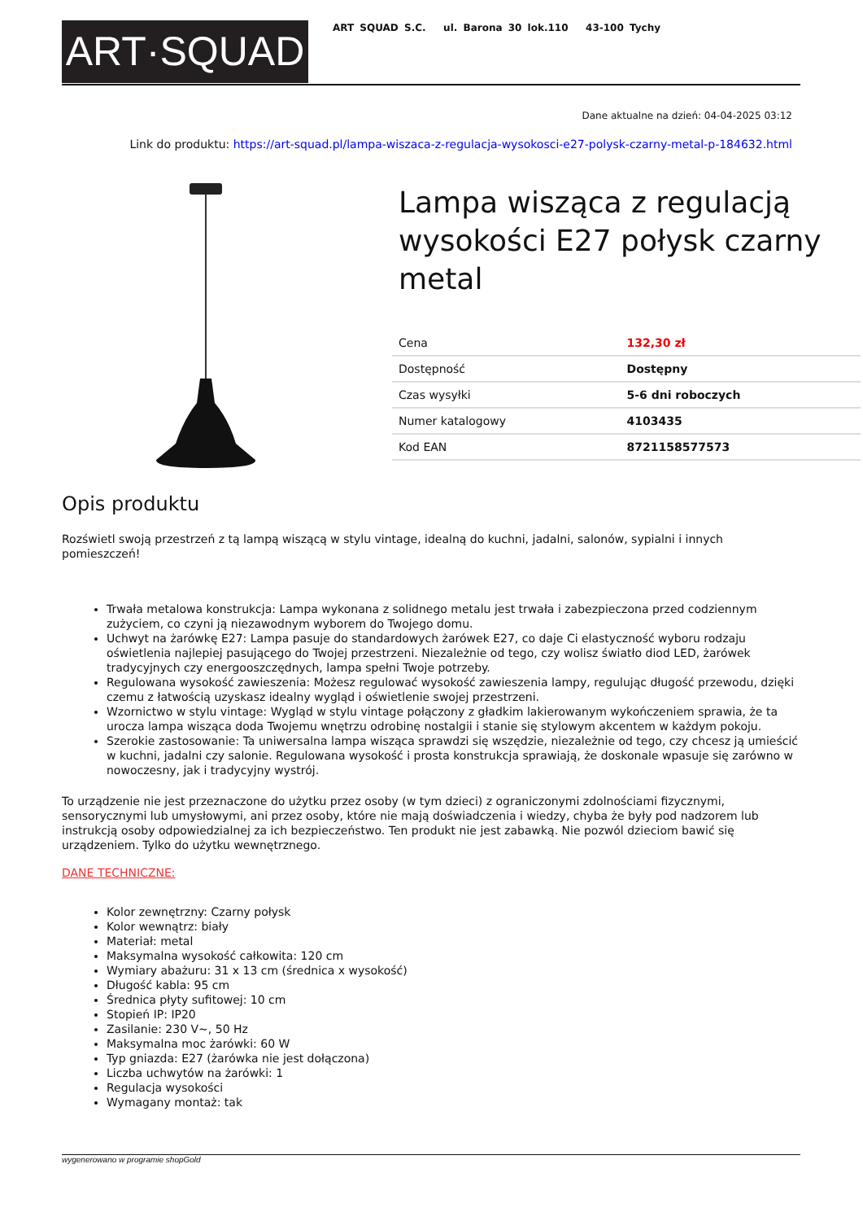ART·SQUAD
ART SQUAD S.C. ul. Barona 30 lok.110 43-100 Tychy
Dane aktualne na dzień: 04-04-2025 03:12
Link do produktu: https://art-squad.pl/lampa-wiszaca-z-regulacja-wysokosci-e27-polysk-czarny-metal-p-184632.html
Lampa wisząca z regulacją wysokości E27 połysk czarny metal
| Cena | 132,30 zł |
| Dostępność | Dostępny |
| Czas wysyłki | 5-6 dni roboczych |
| Numer katalogowy | 4103435 |
| Kod EAN | 8721158577573 |
Opis produktu
Rozświetl swoją przestrzeń z tą lampą wiszącą w stylu vintage, idealną do kuchni, jadalni, salonów, sypialni i innych pomieszczeń!
Trwała metalowa konstrukcja: Lampa wykonana z solidnego metalu jest trwała i zabezpieczona przed codziennym zużyciem, co czyni ją niezawodnym wyborem do Twojego domu.
Uchwyt na żarówkę E27: Lampa pasuje do standardowych żarówek E27, co daje Ci elastyczność wyboru rodzaju oświetlenia najlepiej pasującego do Twojej przestrzeni. Niezależnie od tego, czy wolisz światło diod LED, żarówek tradycyjnych czy energooszczędnych, lampa spełni Twoje potrzeby.
Regulowana wysokość zawieszenia: Możesz regulować wysokość zawieszenia lampy, regulując długość przewodu, dzięki czemu z łatwością uzyskasz idealny wygląd i oświetlenie swojej przestrzeni.
Wzornictwo w stylu vintage: Wygląd w stylu vintage połączony z gładkim lakierowanym wykończeniem sprawia, że ta urocza lampa wisząca doda Twojemu wnętrzu odrobinę nostalgii i stanie się stylowym akcentem w każdym pokoju.
Szerokie zastosowanie: Ta uniwersalna lampa wisząca sprawdzi się wszędzie, niezależnie od tego, czy chcesz ją umieścić w kuchni, jadalni czy salonie. Regulowana wysokość i prosta konstrukcja sprawiają, że doskonale wpasuje się zarówno w nowoczesny, jak i tradycyjny wystrój.
To urządzenie nie jest przeznaczone do użytku przez osoby (w tym dzieci) z ograniczonymi zdolnościami fizycznymi, sensorycznymi lub umysłowymi, ani przez osoby, które nie mają doświadczenia i wiedzy, chyba że były pod nadzorem lub instrukcją osoby odpowiedzialnej za ich bezpieczeństwo. Ten produkt nie jest zabawką. Nie pozwól dzieciom bawić się urządzeniem. Tylko do użytku wewnętrznego.
DANE TECHNICZNE:
Kolor zewnętrzny: Czarny połysk
Kolor wewnątrz: biały
Materiał: metal
Maksymalna wysokość całkowita: 120 cm
Wymiary abażuru: 31 x 13 cm (średnica x wysokość)
Długość kabla: 95 cm
Średnica płyty sufitowej: 10 cm
Stopień IP: IP20
Zasilanie: 230 V~, 50 Hz
Maksymalna moc żarówki: 60 W
Typ gniazda: E27 (żarówka nie jest dołączona)
Liczba uchwytów na żarówki: 1
Regulacja wysokości
Wymagany montaż: tak
wygenerowano w programie shopGold